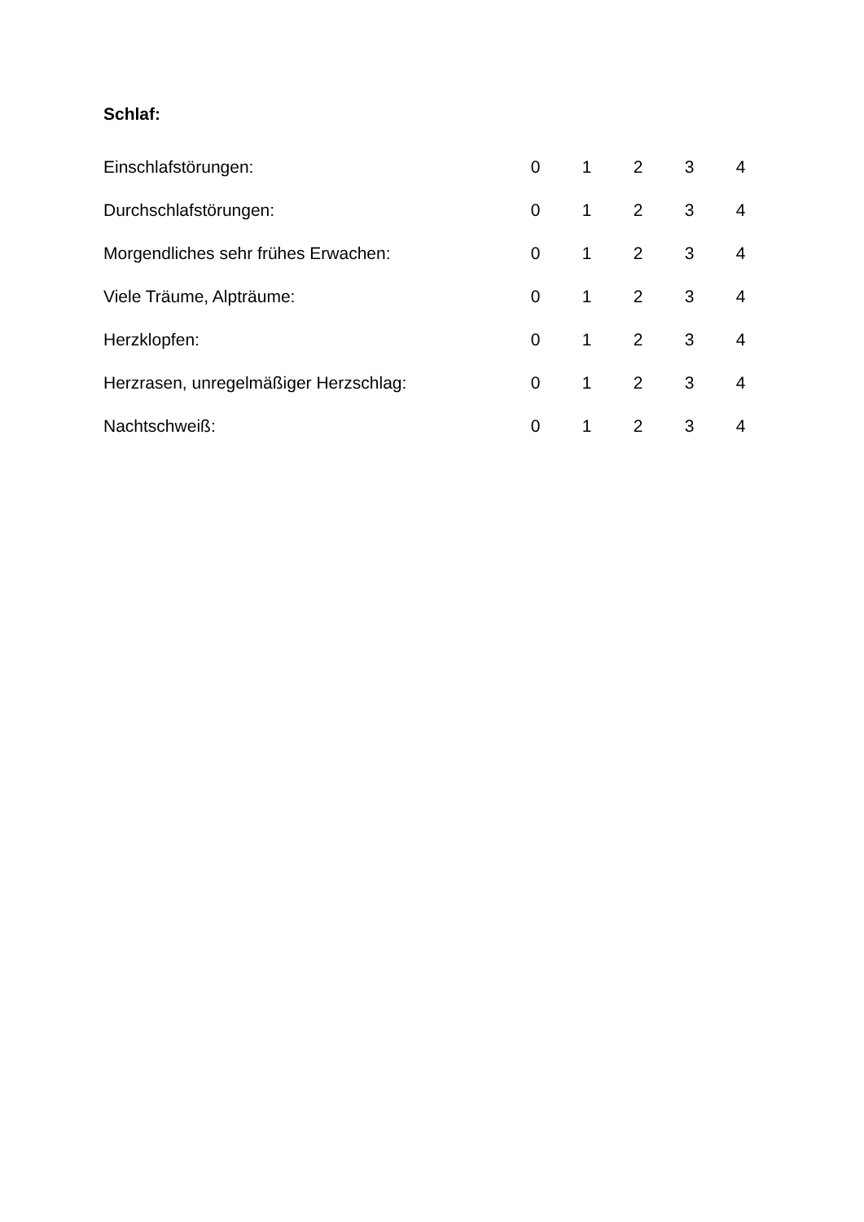Schlaf:
| Einschlafstörungen: | 0 | 1 | 2 | 3 | 4 |
| Durchschlafstörungen: | 0 | 1 | 2 | 3 | 4 |
| Morgendliches sehr frühes Erwachen: | 0 | 1 | 2 | 3 | 4 |
| Viele Träume, Alpträume: | 0 | 1 | 2 | 3 | 4 |
| Herzklopfen: | 0 | 1 | 2 | 3 | 4 |
| Herzrasen, unregelmäßiger Herzschlag: | 0 | 1 | 2 | 3 | 4 |
| Nachtschweiß: | 0 | 1 | 2 | 3 | 4 |